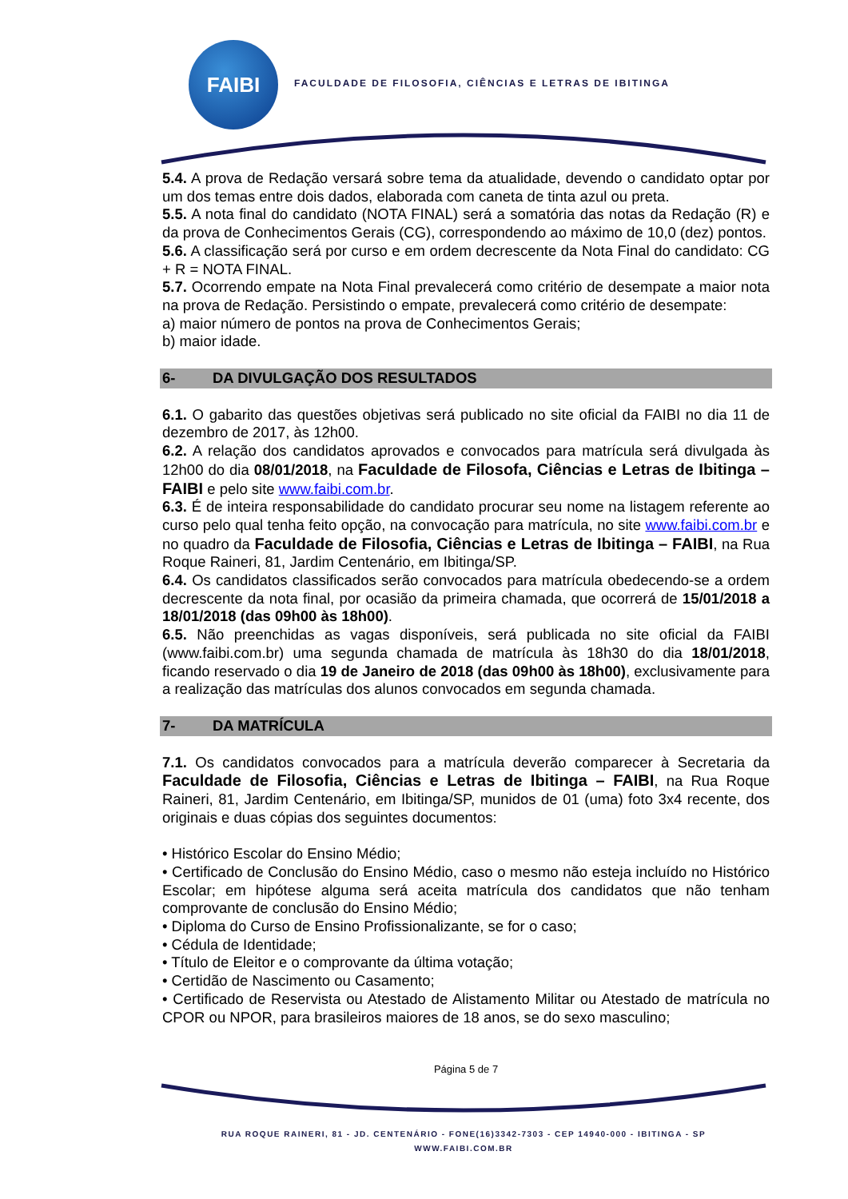FAIBI
FACULDADE DE FILOSOFIA, CIÊNCIAS E LETRAS DE IBITINGA
5.4. A prova de Redação versará sobre tema da atualidade, devendo o candidato optar por um dos temas entre dois dados, elaborada com caneta de tinta azul ou preta.
5.5. A nota final do candidato (NOTA FINAL) será a somatória das notas da Redação (R) e da prova de Conhecimentos Gerais (CG), correspondendo ao máximo de 10,0 (dez) pontos.
5.6. A classificação será por curso e em ordem decrescente da Nota Final do candidato: CG + R = NOTA FINAL.
5.7. Ocorrendo empate na Nota Final prevalecerá como critério de desempate a maior nota na prova de Redação. Persistindo o empate, prevalecerá como critério de desempate:
a) maior número de pontos na prova de Conhecimentos Gerais;
b) maior idade.
6- DA DIVULGAÇÃO DOS RESULTADOS
6.1. O gabarito das questões objetivas será publicado no site oficial da FAIBI no dia 11 de dezembro de 2017, às 12h00.
6.2. A relação dos candidatos aprovados e convocados para matrícula será divulgada às 12h00 do dia 08/01/2018, na Faculdade de Filosofa, Ciências e Letras de Ibitinga – FAIBI e pelo site www.faibi.com.br.
6.3. É de inteira responsabilidade do candidato procurar seu nome na listagem referente ao curso pelo qual tenha feito opção, na convocação para matrícula, no site www.faibi.com.br e no quadro da Faculdade de Filosofia, Ciências e Letras de Ibitinga – FAIBI, na Rua Roque Raineri, 81, Jardim Centenário, em Ibitinga/SP.
6.4. Os candidatos classificados serão convocados para matrícula obedecendo-se a ordem decrescente da nota final, por ocasião da primeira chamada, que ocorrerá de 15/01/2018 a 18/01/2018 (das 09h00 às 18h00).
6.5. Não preenchidas as vagas disponíveis, será publicada no site oficial da FAIBI (www.faibi.com.br) uma segunda chamada de matrícula às 18h30 do dia 18/01/2018, ficando reservado o dia 19 de Janeiro de 2018 (das 09h00 às 18h00), exclusivamente para a realização das matrículas dos alunos convocados em segunda chamada.
7- DA MATRÍCULA
7.1. Os candidatos convocados para a matrícula deverão comparecer à Secretaria da Faculdade de Filosofia, Ciências e Letras de Ibitinga – FAIBI, na Rua Roque Raineri, 81, Jardim Centenário, em Ibitinga/SP, munidos de 01 (uma) foto 3x4 recente, dos originais e duas cópias dos seguintes documentos:
• Histórico Escolar do Ensino Médio;
• Certificado de Conclusão do Ensino Médio, caso o mesmo não esteja incluído no Histórico Escolar; em hipótese alguma será aceita matrícula dos candidatos que não tenham comprovante de conclusão do Ensino Médio;
• Diploma do Curso de Ensino Profissionalizante, se for o caso;
• Cédula de Identidade;
• Título de Eleitor e o comprovante da última votação;
• Certidão de Nascimento ou Casamento;
• Certificado de Reservista ou Atestado de Alistamento Militar ou Atestado de matrícula no CPOR ou NPOR, para brasileiros maiores de 18 anos, se do sexo masculino;
Página 5 de 7
RUA ROQUE RAINERI, 81 - JD. CENTENÁRIO - FONE(16)3342-7303 - CEP 14940-000 - IBITINGA - SP
WWW.FAIBI.COM.BR